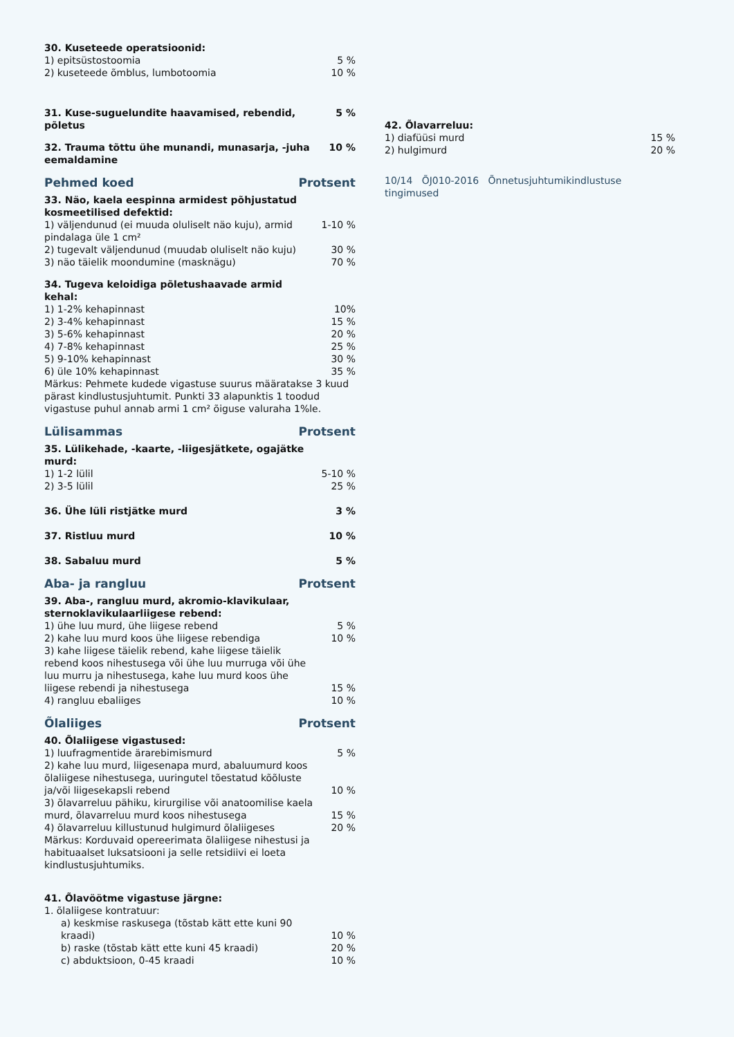| 30. Kuseteede operatsioonid: | |
| 1) epitsüstostoomia | 5 % |
| 2) kuseteede õmblus, lumbotoomia | 10 % |
| 31. Kuse-suguelundite haavamised, rebendid, põletus | 5 % |
| 32. Trauma tõttu ühe munandi, munasarja, -juha eemaldamine | 10 % |
Pehmed koed Protsent
| 33. Näo, kaela eespinna armidest põhjustatud kosmeetilised defektid: | |
| 1) väljendunud (ei muuda oluliselt näo kuju), armid pindalaga üle 1 cm² | 1-10 % |
| 2) tugevalt väljendunud (muudab oluliselt näo kuju) | 30 % |
| 3) näo täielik moondumine (masknägu) | 70 % |
| 34. Tugeva keloidiga põletushaavade armid kehal: | |
| 1) 1-2% kehapinnast | 10% |
| 2) 3-4% kehapinnast | 15 % |
| 3) 5-6% kehapinnast | 20 % |
| 4) 7-8% kehapinnast | 25 % |
| 5) 9-10% kehapinnast | 30 % |
| 6) üle 10% kehapinnast | 35 % |
Märkus: Pehmete kudede vigastuse suurus määratakse 3 kuud pärast kindlustusjuhtumit. Punkti 33 alapunktis 1 toodud vigastuse puhul annab armi 1 cm² õiguse valuraha 1%le.
Lülisammas Protsent
| 35. Lülikehade, -kaarte, -liigesjätkete, ogajätke murd: | |
| 1) 1-2 lülil | 5-10 % |
| 2) 3-5 lülil | 25 % |
| 36. Ühe lüli ristjätke murd | 3 % |
| 37. Ristluu murd | 10 % |
| 38. Sabaluu murd | 5 % |
Aba- ja rangluu Protsent
| 39. Aba-, rangluu murd, akromio-klavikulaar, sternoklavikulaarliigese rebend: | |
| 1) ühe luu murd, ühe liigese rebend | 5 % |
| 2) kahe luu murd koos ühe liigese rebendiga | 10 % |
| 3) kahe liigese täielik rebend, kahe liigese täielik rebend koos nihestusega või ühe luu murruga või ühe luu murru ja nihestusega, kahe luu murd koos ühe liigese rebendi ja nihestusega | 15 % |
| 4) rangluu ebaliiges | 10 % |
Õlaliiges Protsent
| 40. Õlaliigese vigastused: | |
| 1) luufragmentide ärarebimismurd | 5 % |
| 2) kahe luu murd, liigesenapa murd, abaluumurd koos õlaliigese nihestusega, uuringutel tõestatud kõõluste ja/või liigesekapsli rebend | 10 % |
| 3) õlavarreluu pähiku, kirurgilise või anatoomilise kaela murd, õlavarreluu murd koos nihestusega | 15 % |
| 4) õlavarreluu killustunud hulgimurd õlaliigeses | 20 % |
Märkus: Korduvaid opereerimata õlaliigese nihestusi ja habituaalset luksatsiooni ja selle retsidiivi ei loeta kindlustusjuhtumiks.
| 41. Õlavöötme vigastuse järgne: | |
| 1. õlaliigese kontratuur: | |
| a) keskmise raskusega (tõstab kätt ette kuni 90 kraadi) | 10 % |
| b) raske (tõstab kätt ette kuni 45 kraadi) | 20 % |
| c) abduktsioon, 0-45 kraadi | 10 % |
| 42. Õlavarreluu: | |
| 1) diafüüsi murd | 15 % |
| 2) hulgimurd | 20 % |
10/14 ÕJ010-2016 Õnnetusjuhtumikindlustuse tingimused